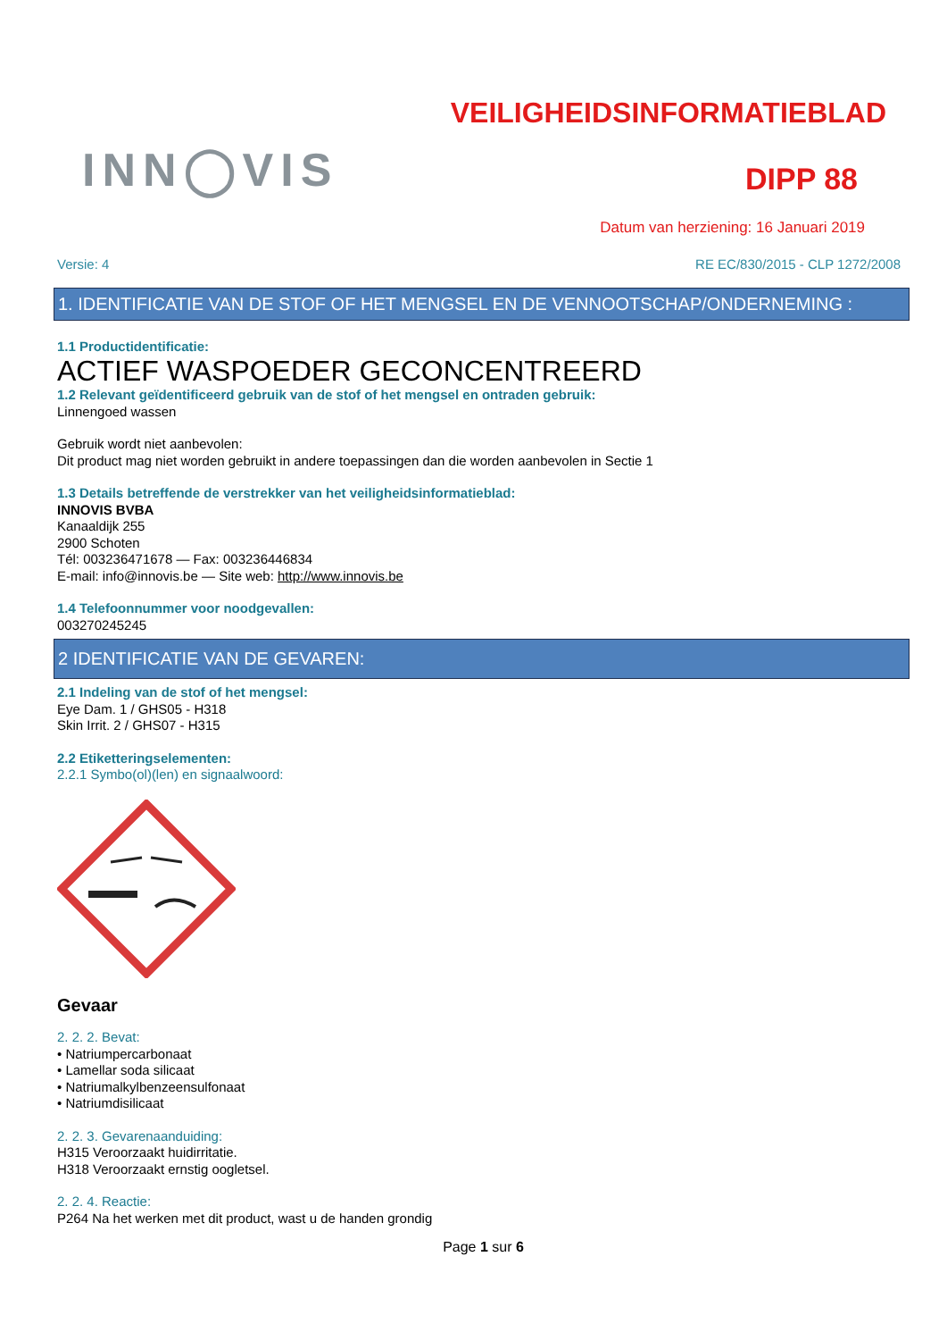INN◯VIS
VEILIGHEIDSINFORMATIEBLAD
DIPP 88
Datum van herziening: 16 Januari 2019
Versie: 4 RE EC/830/2015 - CLP 1272/2008
1. IDENTIFICATIE VAN DE STOF OF HET MENGSEL EN DE VENNOOTSCHAP/ONDERNEMING :
1.1 Productidentificatie:
ACTIEF WASPOEDER GECONCENTREERD
1.2 Relevant geïdentificeerd gebruik van de stof of het mengsel en ontraden gebruik:
Linnengoed wassen
Gebruik wordt niet aanbevolen:
Dit product mag niet worden gebruikt in andere toepassingen dan die worden aanbevolen in Sectie 1
1.3 Details betreffende de verstrekker van het veiligheidsinformatieblad:
INNOVIS BVBA
Kanaaldijk 255
2900 Schoten
Tél: 003236471678 — Fax: 003236446834
E-mail: info@innovis.be — Site web: http://www.innovis.be
1.4 Telefoonnummer voor noodgevallen:
003270245245
2 IDENTIFICATIE VAN DE GEVAREN:
2.1 Indeling van de stof of het mengsel:
Eye Dam. 1 / GHS05 - H318
Skin Irrit. 2 / GHS07 - H315
2.2 Etiketteringselementen:
2.2.1 Symbo(ol)(len) en signaalwoord:
Gevaar
2. 2. 2. Bevat:
• Natriumpercarbonaat
• Lamellar soda silicaat
• Natriumalkylbenzeensulfonaat
• Natriumdisilicaat
2. 2. 3. Gevarenaanduiding:
H315 Veroorzaakt huidirritatie.
H318 Veroorzaakt ernstig oogletsel.
2. 2. 4. Reactie:
P264 Na het werken met dit product, wast u de handen grondig
Page 1 sur 6